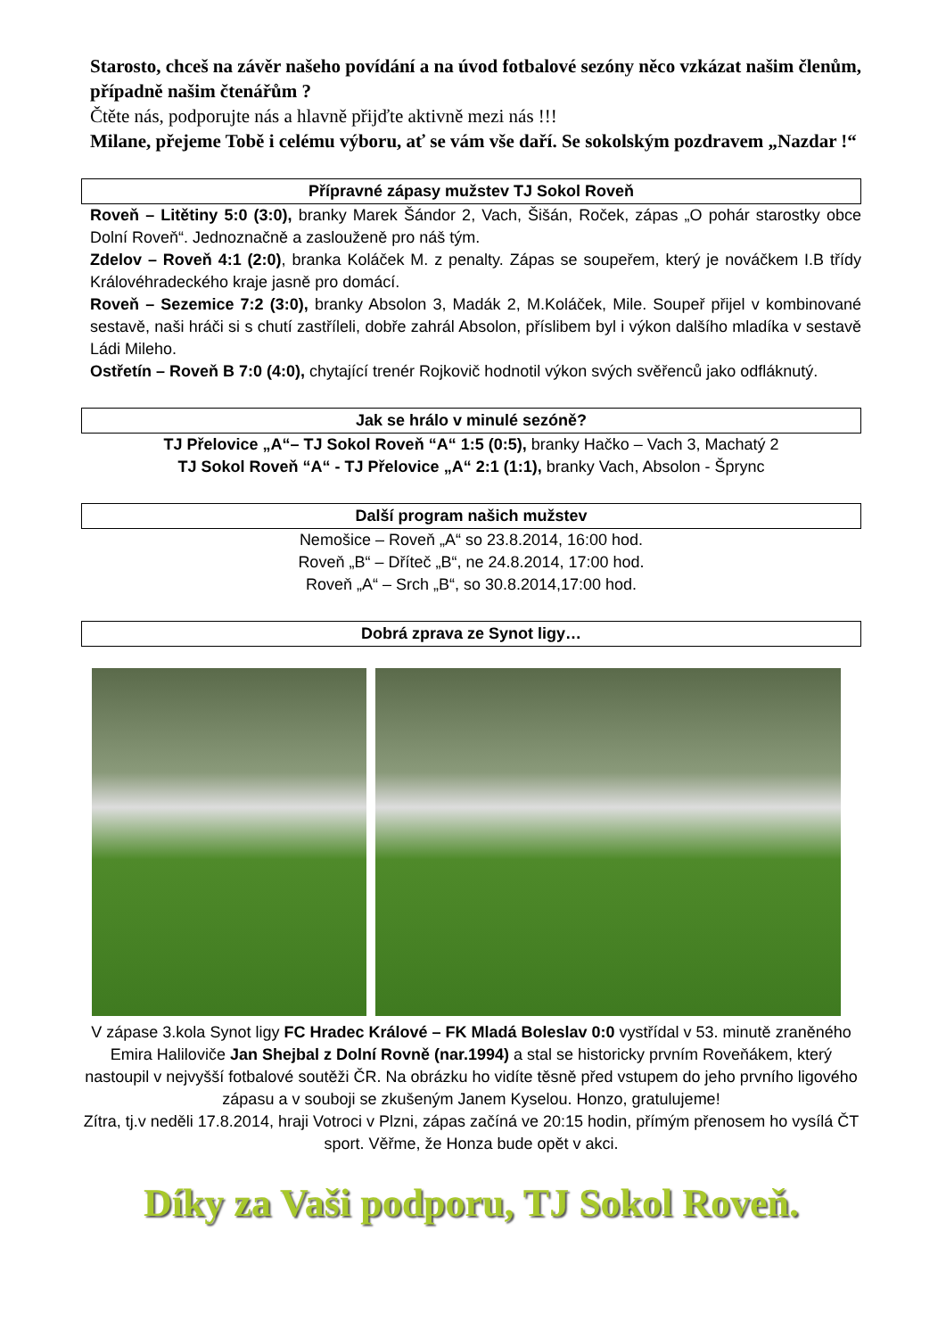Starosto, chceš na závěr našeho povídání a na úvod fotbalové sezóny něco vzkázat našim členům, případně našim čtenářům ?
Čtěte nás, podporujte nás a hlavně přijďte aktivně mezi nás !!!
Milane, přejeme Tobě i celému výboru, ať se vám vše daří. Se sokolským pozdravem „Nazdar !“
Přípravné zápasy mužstev TJ Sokol Roveň
Roveň – Litětiny 5:0 (3:0), branky Marek Šándor 2, Vach, Šišán, Roček, zápas „O pohár starostky obce Dolní Roveň“. Jednoznačně a zaslouženě pro náš tým.
Zdelov – Roveň 4:1 (2:0), branka Koláček M. z penalty. Zápas se soupeřem, který je nováčkem I.B třídy Královéhradeckého kraje jasně pro domácí.
Roveň – Sezemice 7:2 (3:0), branky Absolon 3, Madák 2, M.Koláček, Mile. Soupeř přijel v kombinované sestavě, naši hráči si s chutí zastříleli, dobře zahrál Absolon, příslibem byl i výkon dalšího mladíka v sestavě Ládi Mileho.
Ostřetín – Roveň B 7:0 (4:0), chytající trenér Rojkovič hodnotil výkon svých svěřenců jako odfláknutý.
Jak se hrálo v minulé sezóně?
TJ Přelovice „A“– TJ Sokol Roveň “A“ 1:5 (0:5), branky Hačko – Vach 3, Machatý 2
TJ Sokol Roveň “A“ - TJ Přelovice „A“ 2:1 (1:1), branky Vach, Absolon - Šprync
Další program našich mužstev
Nemošice – Roveň „A“ so 23.8.2014, 16:00 hod.
Roveň „B“ – Dříteč „B“, ne 24.8.2014, 17:00 hod.
Roveň „A“ – Srch „B“, so 30.8.2014,17:00 hod.
Dobrá zprava ze Synot ligy…
V zápase 3.kola Synot ligy FC Hradec Králové – FK Mladá Boleslav 0:0 vystřídal v 53. minutě zraněného Emira Haliloviče Jan Shejbal z Dolní Rovně (nar.1994) a stal se historicky prvním Roveňákem, který nastoupil v nejvyšší fotbalové soutěži ČR. Na obrázku ho vidíte těsně před vstupem do jeho prvního ligového zápasu a v souboji se zkušeným Janem Kyselou. Honzo, gratulujeme!
Zítra, tj.v neděli 17.8.2014, hraji Votroci v Plzni, zápas začíná ve 20:15 hodin, přímým přenosem ho vysílá ČT sport. Věřme, že Honza bude opět v akci.
Díky za Vaši podporu, TJ Sokol Roveň.